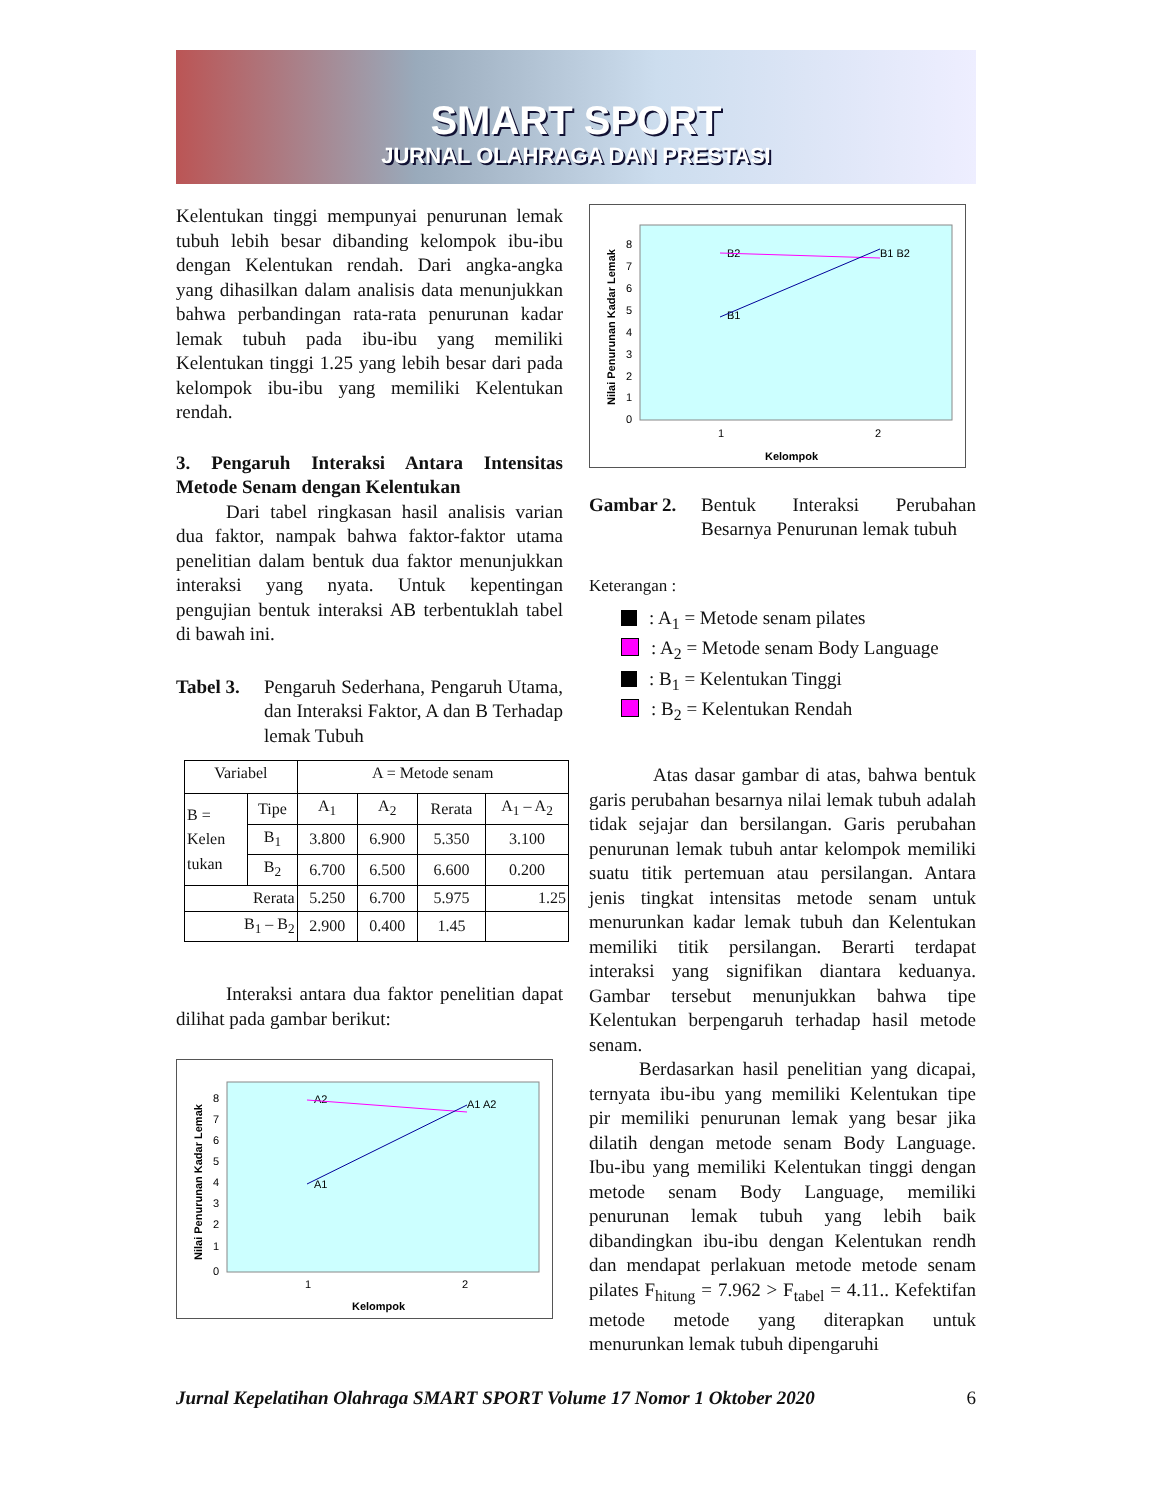SMART SPORT
JURNAL OLAHRAGA DAN PRESTASI
Kelentukan tinggi mempunyai penurunan lemak tubuh lebih besar dibanding kelompok ibu-ibu dengan Kelentukan rendah. Dari angka-angka yang dihasilkan dalam analisis data menunjukkan bahwa perbandingan rata-rata penurunan kadar lemak tubuh pada ibu-ibu yang memiliki Kelentukan tinggi 1.25 yang lebih besar dari pada kelompok ibu-ibu yang memiliki Kelentukan rendah.
3. Pengaruh Interaksi Antara Intensitas Metode Senam dengan Kelentukan
Dari tabel ringkasan hasil analisis varian dua faktor, nampak bahwa faktor-faktor utama penelitian dalam bentuk dua faktor menunjukkan interaksi yang nyata. Untuk kepentingan pengujian bentuk interaksi AB terbentuklah tabel di bawah ini.
Tabel 3. Pengaruh Sederhana, Pengaruh Utama, dan Interaksi Faktor, A dan B Terhadap lemak Tubuh
| Variabel | | A = Metode senam | | | |
| B = Kelen tukan | Tipe | A<sub>1</sub> | A<sub>2</sub> | Rerata | A<sub>1</sub> – A<sub>2</sub> |
| | B<sub>1</sub> | 3.800 | 6.900 | 5.350 | 3.100 |
| | B<sub>2</sub> | 6.700 | 6.500 | 6.600 | 0.200 |
| Rerata | | 5.250 | 6.700 | 5.975 | 1.25 |
| B<sub>1</sub> – B<sub>2</sub> | | 2.900 | 0.400 | 1.45 | |
Interaksi antara dua faktor penelitian dapat dilihat pada gambar berikut:
0
1
2
3
4
5
6
7
8
1
2
Kelompok
Nilai Penurunan Kadar Lemak
A2
A1 A2
A1
0
1
2
3
4
5
6
7
8
1
2
Kelompok
Nilai Penurunan Kadar Lemak
B2
B1 B2
B1
Gambar 2. Bentuk Interaksi Perubahan Besarnya Penurunan lemak tubuh
Keterangan :
: A<sub>1</sub> = Metode senam pilates
: A<sub>2</sub> = Metode senam Body Language
: B<sub>1</sub> = Kelentukan Tinggi
: B<sub>2</sub> = Kelentukan Rendah
Atas dasar gambar di atas, bahwa bentuk garis perubahan besarnya nilai lemak tubuh adalah tidak sejajar dan bersilangan. Garis perubahan penurunan lemak tubuh antar kelompok memiliki suatu titik pertemuan atau persilangan. Antara jenis tingkat intensitas metode senam untuk menurunkan kadar lemak tubuh dan Kelentukan memiliki titik persilangan. Berarti terdapat interaksi yang signifikan diantara keduanya. Gambar tersebut menunjukkan bahwa tipe Kelentukan berpengaruh terhadap hasil metode senam.
Berdasarkan hasil penelitian yang dicapai, ternyata ibu-ibu yang memiliki Kelentukan tipe pir memiliki penurunan lemak yang besar jika dilatih dengan metode senam Body Language. Ibu-ibu yang memiliki Kelentukan tinggi dengan metode senam Body Language, memiliki penurunan lemak tubuh yang lebih baik dibandingkan ibu-ibu dengan Kelentukan rendh dan mendapat perlakuan metode metode senam pilates F<sub>hitung</sub> = 7.962 > F<sub>tabel</sub> = 4.11.. Kefektifan metode metode yang diterapkan untuk menurunkan lemak tubuh dipengaruhi
Jurnal Kepelatihan Olahraga SMART SPORT Volume 17 Nomor 1 Oktober 2020 6